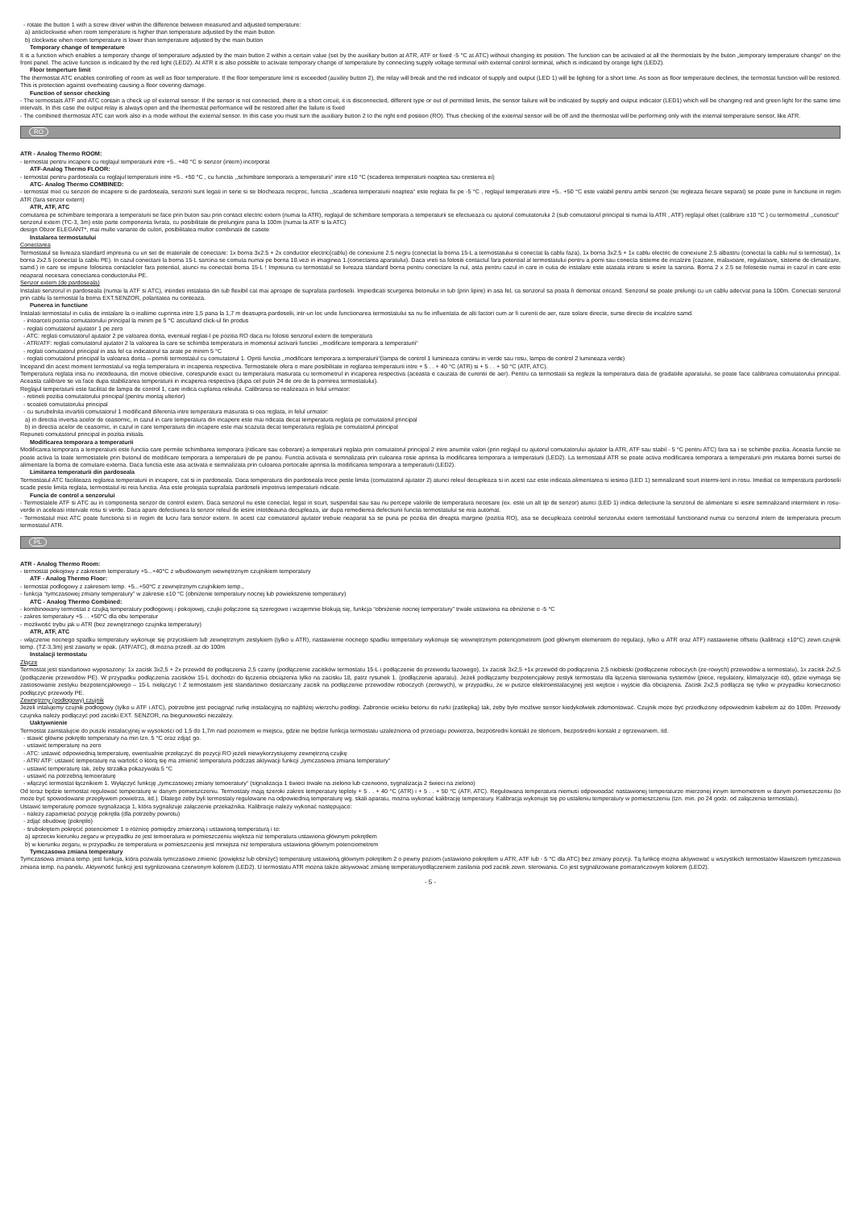- rotate the button 1 with a screw driver within the difference between measured and adjusted temperature:
a) anticlockwise when room temperature is higher than temperature adjusted by the main button
b) clockwise when room temperature is lower than temperature adjusted by the main button
Temporary change of temperature
It is a function which enables a temporary change of temperature adjusted by the main button 2 within a certain value (set by the auxiliary button at ATR, ATF or fixed -5 °C at ATC) without changing its position. The function can be activated at all the thermostats by the buton „temporary temperature change“ on the front panel. The active function is indicated by the red light (LED2). At ATR it is also possible to activate temporary change of temperature by connecting supply voltage terminal with external control terminal, which is indicated by orange light (LED2).
Floor temperture limit
The thermostat ATC enables controlling of room as well as floor temperature. If the floor temperature limit is exceeded (auxiliry button 2), the relay will break and the red indicator of supply and output (LED 1) will be lighting for a short time. As soon as floor temperature declines, the termostat function will be restored. This is protection against overheating causing a floor covering damage.
Function of sensor checking
- The termostats ATF and ATC contain a check up of external sensor. If the sensor is not connected, there is a short circuit, it is disconnected, different type or out of permitted limits, the sensor failure will be indicated by supply and output indicator (LED1) which will be changing red and green light for the same time intervals. In this case the output relay is always open and the thermostat performance will be restored after the failure is fixed
- The combined thermostat ATC can work also in a mode without the external sensor. In this case you must turn the auxiliary button 2 to the right end position (RO). Thus checking of the external sensor will be off and the thermostat will be performing only with the internal temperature sensor, like ATR.
RO
ATR - Analog Thermo ROOM:
- termostat pentru incapere cu reglajul temperaturii intre +5.. +40 °C si senzor (intern) incorporat
ATF-Analog Thermo FLOOR:
- termostat pentru pardoseala cu reglajul temperaturii intre +5.. +50 °C , cu functia ,,schimbare temporara a temperaturii“ intre ±10 °C (scaderea temperaturii noaptea sau cresterea ei)
ATC- Analog Thermo COMBINED:
- termostat mixt cu senzori de incapere si de pardoseala, senzorii sunt legati in serie si se blocheaza reciproc, functia ,,scaderea temperaturii noaptea“ este reglata fix pe -5 °C , reglajul temperaturii intre +5.. +50 °C este valabil pentru ambii senzori (se regleaza fiecare separat) se poate pune in functiune in regim ATR (fara senzor extern)
ATR, ATF, ATC
comutarea pe schimbare temporara a temperaturii se face prin buton sau prin contact electric extern (numai la ATR), reglajul de schimbare temporara a temperaturii se efectueaza cu ajutorul comutatorului 2 (sub comutatorul principal si numai la ATR , ATF) reglajul ofset (calibrare ±10 °C ) cu termometrul ,,cunoscut“
senzorul extern (TC-3, 3m) este parte componenta livrata, cu posibilitate de prelungire pana la 100m (numai la ATF si la ATC)
design Obzor ELEGANT*, mai multe variante de culori, posibilitatea multor combinatii de casete
Instalarea termostatului
Conectarea
Termostatul se livreaza standard impreuna cu un set de materiale de conectare: 1x borna 3x2.5 + 2x conductor electric(cablu) de conexiune 2.5 negru (conectat la borna 15-L a termostatului si conectat la cablu faza), 1x borna 3x2.5 + 1x cablu electric de conexiune 2.5 albastru (conectat la cablu nul si termostat), 1x borna 2x2.5 (conectat la cablu PE). In cazul conectarii la borna 15-L sarcina se comuta numai pe borna 18.vezi in imaginea 1.(conectarea aparatului). Daca vreti sa folositi contactul fara potential al termostatului pentru a porni sau conecta sisteme de incalzire (cazane, malaxoare, regulatoare, sisteme de climatizare, samd.) in care se impune folosirea contactelor fara potential, atunci nu conectati borna 15-L ! Impreuna cu termostatul se livreaza standard borna pentru conectare la nul, asta pentru cazul in care in cutia de instalare este atasata intrare si iesire la sarcina. Borna 2 x 2.5 se foloseste numai in cazul in care este neaparat necesara conectarea conductorului PE.
Senzor extern (de pardoseala)
Instalati senzorul in pardoseala (numai la ATF si ATC), intindeti instalatia din tub flexibil cat mai aproape de suprafata pardoselii. Impiedicati scurgerea betonului in tub (prin lipire) in asa fel, ca senzorul sa poata fi demontat oricand. Senzorul se poate prelungi cu un cablu adecvat pana la 100m. Conectati senzorul prin cablu la termostat la borna EXT.SENZOR, polaritatea nu conteaza.
Punerea in functiune
Instalati termostatul in cutia de instalare la o inaltime cuprinsa intre 1,5 pana la 1,7 m deasupra pardoselii, intr-un loc unde functionarea termostatului sa nu fie influentata de alti factori cum ar fi curenti de aer, raze solare directe, surse directe de incalzire samd.
- intoarceti pozitia comutatorului principal la minim pe 5 °C ascultand click-ul fin produs
- reglati comutatorul ajutator 1 pe zero
- ATC: reglati comutatorul ajutator 2 pe valoarea dorita, eventual reglati-l pe pozitia RO daca nu folositi senzorul extern de temperatura
- ATR/ATF: reglati comutatorul ajutator 2 la valoarea la care se schimba temperatura in momentul activarii functiei ,,modificare temporara a temperaturii“
- reglati comutatorul principal in asa fel ca indicatorul sa arate pe minim 5 °C
- reglati comutatorul principal la valoarea dorita – porniti termostatul cu comutatorul 1. Opriti functia ,,modificare temporara a temperaturii“(lampa de control 1 lumineaza continu in verde sau rosu, lampa de control 2 lumineaza verde)
Incepand din acest moment termostatul va regla temperatura in incaperea respectiva. Termostatele ofera o mare posibilitate in reglarea temperaturii intre + 5 . . + 40 °C (ATR) si + 5 . . + 50 °C (ATF, ATC).
Temperatura reglata insa nu intotdeauna, din motive obiective, corespunde exact cu temperatura masurata cu termometrul in incaperea respectiva (aceasta e cauzata de curentii de aer). Pentru ca termostatii sa regleze la temperatura data de gradatiile aparatului, se poate face calibrarea comutatorului principal. Aceasta calibrare se va face dupa stabilizarea temperaturii in incaperea respectiva (dupa cel putin 24 de ore de la pornirea termostatului).
Reglajul temperaturii este facilitat de lampa de control 1, care indica cuplarea releului. Calibrarea se realizeaza in felul urmator:
- retineti pozitia comutatorului principal (pentru montaj ulterior)
- scoateti comutatorului principal
- cu surubelnita invartiti comutatorul 1 modificand diferenta intre temperatura masurata si cea reglata, in felul urmator:
a) in directia inversa acelor de ceasornic, in cazul in care temperatura din incapere este mai ridicata decat temperatura reglata pe comutatorul principal
b) in directia acelor de ceasornic, in cazul in care temperatura din incapere este mai scazuta decat temperatura reglata pe comutatorul principal
Repuneti comutatorul principal in pozitia initiala.
Modificarea temporara a temperaturii
Modificarea temporara a temperaturii este functia care permite schimbarea temporara (ridicare sau coborare) a temperaturii reglata prin comutatorul principal 2 intre anumite valori (prin reglajul cu ajutorul comutatorului ajutator la ATR, ATF sau stabil - 5 °C pentru ATC) fara sa i se schimbe pozitia. Aceasta functie se poate activa la toate termostatele prin butonul de modificare temporara a temperaturii de pe panou. Functia activata e semnalizata prin culoarea rosie aprinsa la modificarea temporara a temperaturii (LED2). La termostatul ATR se poate activa modificarea temporara a temperaturii prin mutarea bornei sursei de alimentare la borna de comutare externa. Daca functia este asa activata e semnalizata prin culoarea portocalie aprinsa la modificarea temporara a temperaturii (LED2).
Limitarea temperaturii din pardoseala
Termostatul ATC faciliteaza reglarea temperaturii in incapere, cat si in pardoseala. Daca temperatura din pardoseala trece peste limita (comutatorul ajutator 2) atunci releul decupleaza si in acest caz este indicata alimentarea si iesirea (LED 1) semnalizand scurt intermi-tent in rosu. Imediat ce temperatura pardoselii scade peste limita reglata, termostatul isi reia functia. Asa este protejata suprafata pardoselii impotriva temperaturii ridicate.
Funcia de control a senzorului
- Termostatele ATF si ATC au in componenta senzor de control extern. Daca senzorul nu este conectat, legat in scurt, suspendat sau sau nu percepe valorile de temperatura necesare (ex. este un alt tip de senzor) atunci (LED 1) indica defectiune la senzorul de alimentare si iesire semnalizand intermitent in rosu-verde in aceleasi intervale rosu si verde. Daca apare defectiunea la senzor releul de iesire intotdeauna decupleaza, iar dupa remedierea defectiunii functia termostatului se reia automat.
- Termostatul mixt ATC poate functiona si in regim de lucru fara senzor extern. In acest caz comutatorul ajutator trebuie neaparat sa se puna pe pozitia din dreapta margine (pozitia RO), asa se decupleaza controlul senzorului extern termostatul functionand numai cu senzorul intern de temperatura precum termostatul ATR.
PL
ATR - Analog Thermo Room:
- termostat pokojowy z zakresem temperatury +5...+40°C z wbudowanym wewnętrznym czujnikiem temperatury
ATF - Analog Thermo Floor:
- termostat podłogowy z zakresem temp. +5...+50°C z zewnętrznym czujnikiem temp.,
- funkcja “tymczasowej zmiany temperatury” w zakresie ±10 °C (obniżenie temperatury nocnej lub powiekszenie temperatury)
ATC - Analog Thermo Combined:
- kombinowany termostat z czujką temperatury podłogowej i pokojowej, czujki połączone są szeregowo i wzajemnie blokują się, funkcja “obniżenie nocnej temperatury” trwałe ustawiona na obniżenie o -5 °C
- zakres temperatury +5 . . +50°C dla obu temperatur
- możliwość trybu jak u ATR (bez zewnętrznego czujnika temperatury)
ATR, ATF, ATC
- włączenie nocnego spadku temperatury wykonuje się przyciskiem lub zewnętrznym zestykiem (tylko u ATR), nastawienie nocnego spadku temperatury wykonuje się wewnętrznym potencjometrem (pod głównym elementem do regulacji, tylko u ATR oraz ATF) nastawienie offsetu (kalibracji ±10°C) zewn.czujnik temp. (TZ-3,3m) jest zawarty w opak. (ATF/ATC), dł.można przedł. aż do 100m
Instalacji termostatu
Złącze
Termostat jest standartowo wyposażony: 1x zacisk 3x2,5 + 2x przewód do podłączenia 2,5 czarny (podłączenie zacisków termostatu 15-L i podłączenie do przewodu fazowego), 1x zacisk 3x2,5 +1x przewód do podłączenia 2,5 niebieski (podłączenie roboczych (ze-rowych) przewodów a termostatu), 1x zacisk 2x2,5 (podłączenie przewodów PE). W przypadku podłączenia zacisków 15-L dochodzi do łączenia obciążenia tylko na zacisku 18, patrz rysunek 1. (podłączenie aparatu). Jeżeli podłączamy bezpotencjałowy zestyk termostatu dla łączenia sterowania systemów (piece, regulatory, klimatyzacje itd), gdzie wymaga się zastosowanie zestyku bezpotencjałowego – 15-L niełączyć ! Z termostatem jest standartowo dostarczany zacisk na podłączenie przewodów roboczych (zerowych), w przypadku, że w puszce elektroinstalacyjnej jest wejście i wyjście dla obciążenia. Zacisk 2x2,5 podłącza się tylko w przypadku konieczności podłączyć przewody PE.
Zewnętrzny (podłogowy) czujnik
Jeżeli intalujemy czujnik podłogowy (tylko u ATF i ATC), potrzebne jest pociągnąć rurkę instalacyjną co najbliżej wierzchu podłogi. Zabroncie wcieku betonu do rurki (zaślepką) tak, żeby było możliwe sensor kiedykolwiek zdemontować. Czujnik może być przedłużony odpowiednim kabelem aż do 100m. Przewody czujnika należy podłączyć pod zaciski EXT. SENZOR, na biegunowości niezależy.
Uaktywnienie
Termostat zainstalujcie do puszki instalacyjnej w wysokości od 1,5 do 1,7m nad poziomem w miejscu, gdzie nie będzie funkcja termostatu uzależniona od przeciagu powietrza, bezpośredni kontakt ze słońcem, bezpośredni kontakt z ogrzewaniem, itd.
- stawić główne pokrętło temperatury na min tzn. 5 °C oraz zdjąć go.
- ustawić temperaturę na zero
- ATC: ustawić odpowiednią temperaturę, ewentualnie przełączyć do pozycji RO jeżeli niewykorzystujemy zewnętrzną czujkę
- ATR/ ATF: ustawić temperaturę na wartość o którą się ma zmienić temperatura podczas aktywacji funkcji „tymczasowa zmiana temperatury“
- ustawić temperaturę tak, żeby strzałka pokazywała 5 °C
- ustawić na potrzebną temoeraturę
- włączyć termostat łącznikiem 1. Wyłączyć funkcję „tymczasowej zmiany temoeratury“ (signalizacja 1 świeci trwałe na zielono lub czerwono, sygnalizacja 2 świeci na zielono)
Od teraz będzie termostat regulować temperaturę w danym pomieszczeniu. Termostaty mają szeroki zakres temperatury teploty + 5 . . + 40 °C (ATR) i + 5 . . + 50 °C (ATF, ATC). Regulowana temperatura niemusi odpowoadać nastawionej temperaturze mierzonej innym termometrem w danym pomieszczeniu (to może być spowodowane przepływem powietrza, itd.). Dlatego żeby byli termostaty regulowane na odpowiednią temperaturę wg. skali aparatu, można wykonać kalibrację temperatury. Kalibracja wykonuje się po ustaleniu temperatury w pomieszczeniu (tzn. min. po 24 godz. od załączenia termostatu).
Ustawić temperaturę pomoże sygnalizacja 1, która sygnalizuje załączenie przekaźnika. Kalibracje należy wykonać następujaco:
- należy zapamietać pozycję pokrętła (dla potrzeby powrotu)
- zdjąć obudowę (pokrętło)
- śrubokrętem pokręcić potenciometr 1 o różnicę pomiędzy zmierzoną i ustawioną temperaturą i to:
a) aprzeciw kierunku zegaru w przypadku że jest temoeratura w pomieszczeniu większa niż temperatura ustawiona głównym pokrętłem
b) w kierunku zegaru, w przypadku że temperatura w pomieszczeniu jest mniejsza niż temperatura ustawiona głównym potenciometrem
Tymczasowa zmiana temperatury
Tymczasowa zmiana temp. jest funkcja, która pozwala tymczasowo zmienic (powiększ lub obniżyć) temperaturę ustawioną głównym pokrętłem 2 o pewny poziom (ustawiono pokrętłem u ATR, ATF lub - 5 °C dla ATC) bez zmiany pozycji. Tą funkcę można aktywować u wszystkich termostatów klawiszem tymczasowa zmiana temp. na panelu. Aktywność funkcji jest sygnlizowana czerwonym kolorem (LED2). U termostatu ATR można także aktywować zmianę temperaturyodłączeniem zasilania pod zacisk zewn. sterowania. Co jest sygnalizowane pomarańczowym kolorem (LED2).
- 5 -